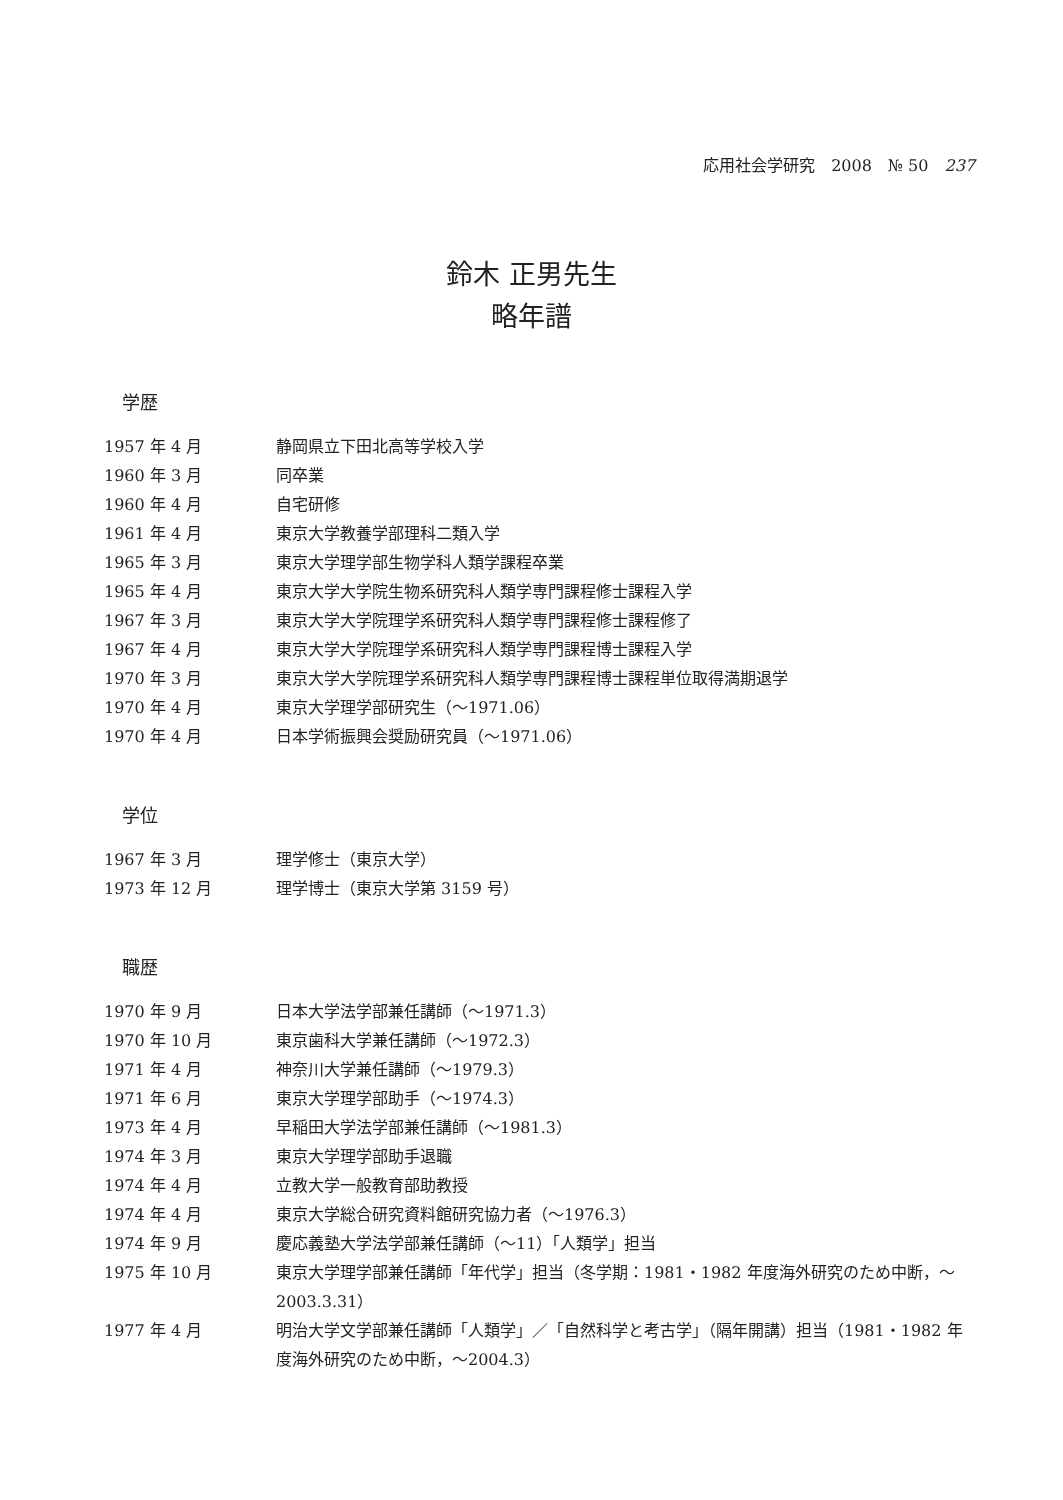応用社会学研究　2008　№ 50　237
鈴木 正男先生
略年譜
学歴
| 1957 年 4 月 | 静岡県立下田北高等学校入学 |
| 1960 年 3 月 | 同卒業 |
| 1960 年 4 月 | 自宅研修 |
| 1961 年 4 月 | 東京大学教養学部理科二類入学 |
| 1965 年 3 月 | 東京大学理学部生物学科人類学課程卒業 |
| 1965 年 4 月 | 東京大学大学院生物系研究科人類学専門課程修士課程入学 |
| 1967 年 3 月 | 東京大学大学院理学系研究科人類学専門課程修士課程修了 |
| 1967 年 4 月 | 東京大学大学院理学系研究科人類学専門課程博士課程入学 |
| 1970 年 3 月 | 東京大学大学院理学系研究科人類学専門課程博士課程単位取得満期退学 |
| 1970 年 4 月 | 東京大学理学部研究生（〜1971.06） |
| 1970 年 4 月 | 日本学術振興会奨励研究員（〜1971.06） |
学位
| 1967 年 3 月 | 理学修士（東京大学） |
| 1973 年 12 月 | 理学博士（東京大学第 3159 号） |
職歴
| 1970 年 9 月 | 日本大学法学部兼任講師（〜1971.3） |
| 1970 年 10 月 | 東京歯科大学兼任講師（〜1972.3） |
| 1971 年 4 月 | 神奈川大学兼任講師（〜1979.3） |
| 1971 年 6 月 | 東京大学理学部助手（〜1974.3） |
| 1973 年 4 月 | 早稲田大学法学部兼任講師（〜1981.3） |
| 1974 年 3 月 | 東京大学理学部助手退職 |
| 1974 年 4 月 | 立教大学一般教育部助教授 |
| 1974 年 4 月 | 東京大学総合研究資料館研究協力者（〜1976.3） |
| 1974 年 9 月 | 慶応義塾大学法学部兼任講師（〜11）「人類学」担当 |
| 1975 年 10 月 | 東京大学理学部兼任講師「年代学」担当（冬学期：1981・1982 年度海外研究のため中断，〜2003.3.31） |
| 1977 年 4 月 | 明治大学文学部兼任講師「人類学」／「自然科学と考古学」（隔年開講）担当（1981・1982 年度海外研究のため中断，〜2004.3） |